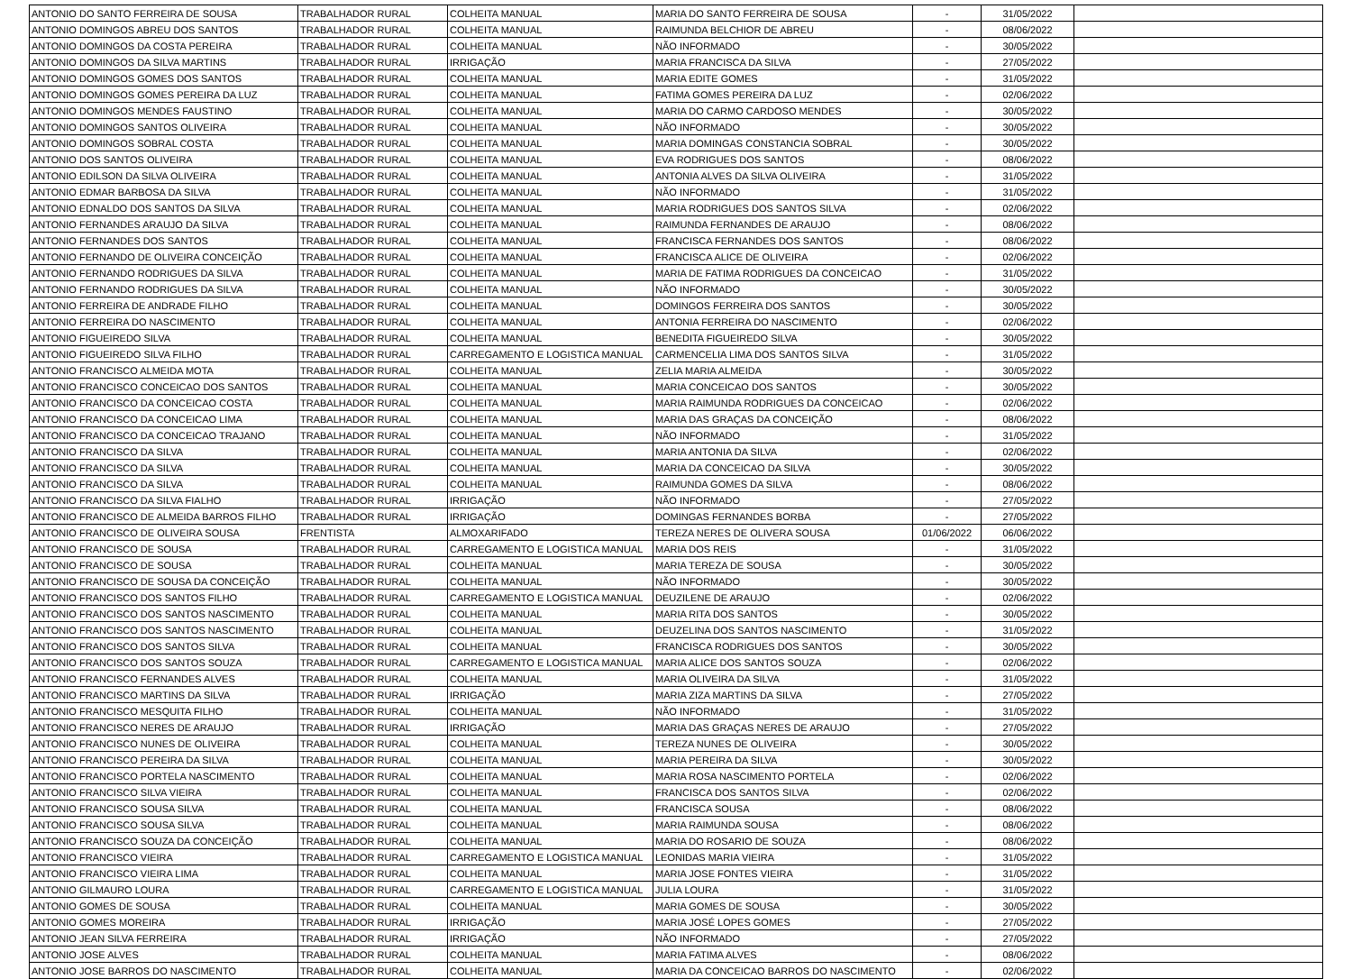| ANTONIO DO SANTO FERREIRA DE SOUSA | TRABALHADOR RURAL | COLHEITA MANUAL | MARIA DO SANTO FERREIRA DE SOUSA | - | 31/05/2022 | |
| ANTONIO DOMINGOS ABREU DOS SANTOS | TRABALHADOR RURAL | COLHEITA MANUAL | RAIMUNDA BELCHIOR DE ABREU | - | 08/06/2022 | |
| ANTONIO DOMINGOS DA COSTA PEREIRA | TRABALHADOR RURAL | COLHEITA MANUAL | NÃO INFORMADO | - | 30/05/2022 | |
| ANTONIO DOMINGOS DA SILVA MARTINS | TRABALHADOR RURAL | IRRIGAÇÃO | MARIA FRANCISCA DA SILVA | - | 27/05/2022 | |
| ANTONIO DOMINGOS GOMES DOS SANTOS | TRABALHADOR RURAL | COLHEITA MANUAL | MARIA EDITE GOMES | - | 31/05/2022 | |
| ANTONIO DOMINGOS GOMES PEREIRA DA LUZ | TRABALHADOR RURAL | COLHEITA MANUAL | FATIMA GOMES PEREIRA DA LUZ | - | 02/06/2022 | |
| ANTONIO DOMINGOS MENDES FAUSTINO | TRABALHADOR RURAL | COLHEITA MANUAL | MARIA DO CARMO CARDOSO MENDES | - | 30/05/2022 | |
| ANTONIO DOMINGOS SANTOS OLIVEIRA | TRABALHADOR RURAL | COLHEITA MANUAL | NÃO INFORMADO | - | 30/05/2022 | |
| ANTONIO DOMINGOS SOBRAL COSTA | TRABALHADOR RURAL | COLHEITA MANUAL | MARIA DOMINGAS CONSTANCIA SOBRAL | - | 30/05/2022 | |
| ANTONIO DOS SANTOS OLIVEIRA | TRABALHADOR RURAL | COLHEITA MANUAL | EVA RODRIGUES DOS SANTOS | - | 08/06/2022 | |
| ANTONIO EDILSON DA SILVA OLIVEIRA | TRABALHADOR RURAL | COLHEITA MANUAL | ANTONIA ALVES DA SILVA OLIVEIRA | - | 31/05/2022 | |
| ANTONIO EDMAR BARBOSA DA SILVA | TRABALHADOR RURAL | COLHEITA MANUAL | NÃO INFORMADO | - | 31/05/2022 | |
| ANTONIO EDNALDO DOS SANTOS DA SILVA | TRABALHADOR RURAL | COLHEITA MANUAL | MARIA RODRIGUES DOS SANTOS SILVA | - | 02/06/2022 | |
| ANTONIO FERNANDES ARAUJO DA SILVA | TRABALHADOR RURAL | COLHEITA MANUAL | RAIMUNDA FERNANDES DE ARAUJO | - | 08/06/2022 | |
| ANTONIO FERNANDES DOS SANTOS | TRABALHADOR RURAL | COLHEITA MANUAL | FRANCISCA FERNANDES DOS SANTOS | - | 08/06/2022 | |
| ANTONIO FERNANDO DE OLIVEIRA CONCEIÇÃO | TRABALHADOR RURAL | COLHEITA MANUAL | FRANCISCA ALICE DE OLIVEIRA | - | 02/06/2022 | |
| ANTONIO FERNANDO RODRIGUES DA SILVA | TRABALHADOR RURAL | COLHEITA MANUAL | MARIA DE FATIMA RODRIGUES DA CONCEICAO | - | 31/05/2022 | |
| ANTONIO FERNANDO RODRIGUES DA SILVA | TRABALHADOR RURAL | COLHEITA MANUAL | NÃO INFORMADO | - | 30/05/2022 | |
| ANTONIO FERREIRA DE ANDRADE FILHO | TRABALHADOR RURAL | COLHEITA MANUAL | DOMINGOS FERREIRA DOS SANTOS | - | 30/05/2022 | |
| ANTONIO FERREIRA DO NASCIMENTO | TRABALHADOR RURAL | COLHEITA MANUAL | ANTONIA FERREIRA DO NASCIMENTO | - | 02/06/2022 | |
| ANTONIO FIGUEIREDO SILVA | TRABALHADOR RURAL | COLHEITA MANUAL | BENEDITA FIGUEIREDO SILVA | - | 30/05/2022 | |
| ANTONIO FIGUEIREDO SILVA FILHO | TRABALHADOR RURAL | CARREGAMENTO E LOGISTICA MANUAL | CARMENCELIA LIMA DOS SANTOS SILVA | - | 31/05/2022 | |
| ANTONIO FRANCISCO ALMEIDA MOTA | TRABALHADOR RURAL | COLHEITA MANUAL | ZELIA MARIA ALMEIDA | - | 30/05/2022 | |
| ANTONIO FRANCISCO CONCEICAO DOS SANTOS | TRABALHADOR RURAL | COLHEITA MANUAL | MARIA CONCEICAO DOS SANTOS | - | 30/05/2022 | |
| ANTONIO FRANCISCO DA CONCEICAO COSTA | TRABALHADOR RURAL | COLHEITA MANUAL | MARIA RAIMUNDA RODRIGUES DA CONCEICAO | - | 02/06/2022 | |
| ANTONIO FRANCISCO DA CONCEICAO LIMA | TRABALHADOR RURAL | COLHEITA MANUAL | MARIA DAS GRAÇAS DA CONCEIÇÃO | - | 08/06/2022 | |
| ANTONIO FRANCISCO DA CONCEICAO TRAJANO | TRABALHADOR RURAL | COLHEITA MANUAL | NÃO INFORMADO | - | 31/05/2022 | |
| ANTONIO FRANCISCO DA SILVA | TRABALHADOR RURAL | COLHEITA MANUAL | MARIA ANTONIA DA SILVA | - | 02/06/2022 | |
| ANTONIO FRANCISCO DA SILVA | TRABALHADOR RURAL | COLHEITA MANUAL | MARIA DA CONCEICAO DA SILVA | - | 30/05/2022 | |
| ANTONIO FRANCISCO DA SILVA | TRABALHADOR RURAL | COLHEITA MANUAL | RAIMUNDA GOMES DA SILVA | - | 08/06/2022 | |
| ANTONIO FRANCISCO DA SILVA FIALHO | TRABALHADOR RURAL | IRRIGAÇÃO | NÃO INFORMADO | - | 27/05/2022 | |
| ANTONIO FRANCISCO DE ALMEIDA BARROS FILHO | TRABALHADOR RURAL | IRRIGAÇÃO | DOMINGAS FERNANDES BORBA | - | 27/05/2022 | |
| ANTONIO FRANCISCO DE OLIVEIRA SOUSA | FRENTISTA | ALMOXARIFADO | TEREZA NERES DE OLIVERA SOUSA | 01/06/2022 | 06/06/2022 | |
| ANTONIO FRANCISCO DE SOUSA | TRABALHADOR RURAL | CARREGAMENTO E LOGISTICA MANUAL | MARIA DOS REIS | - | 31/05/2022 | |
| ANTONIO FRANCISCO DE SOUSA | TRABALHADOR RURAL | COLHEITA MANUAL | MARIA TEREZA DE SOUSA | - | 30/05/2022 | |
| ANTONIO FRANCISCO DE SOUSA DA CONCEIÇÃO | TRABALHADOR RURAL | COLHEITA MANUAL | NÃO INFORMADO | - | 30/05/2022 | |
| ANTONIO FRANCISCO DOS SANTOS FILHO | TRABALHADOR RURAL | CARREGAMENTO E LOGISTICA MANUAL | DEUZILENE DE ARAUJO | - | 02/06/2022 | |
| ANTONIO FRANCISCO DOS SANTOS NASCIMENTO | TRABALHADOR RURAL | COLHEITA MANUAL | MARIA RITA DOS SANTOS | - | 30/05/2022 | |
| ANTONIO FRANCISCO DOS SANTOS NASCIMENTO | TRABALHADOR RURAL | COLHEITA MANUAL | DEUZELINA DOS SANTOS NASCIMENTO | - | 31/05/2022 | |
| ANTONIO FRANCISCO DOS SANTOS SILVA | TRABALHADOR RURAL | COLHEITA MANUAL | FRANCISCA RODRIGUES DOS SANTOS | - | 30/05/2022 | |
| ANTONIO FRANCISCO DOS SANTOS SOUZA | TRABALHADOR RURAL | CARREGAMENTO E LOGISTICA MANUAL | MARIA ALICE DOS SANTOS SOUZA | - | 02/06/2022 | |
| ANTONIO FRANCISCO FERNANDES ALVES | TRABALHADOR RURAL | COLHEITA MANUAL | MARIA OLIVEIRA DA SILVA | - | 31/05/2022 | |
| ANTONIO FRANCISCO MARTINS DA SILVA | TRABALHADOR RURAL | IRRIGAÇÃO | MARIA ZIZA MARTINS DA SILVA | - | 27/05/2022 | |
| ANTONIO FRANCISCO MESQUITA FILHO | TRABALHADOR RURAL | COLHEITA MANUAL | NÃO INFORMADO | - | 31/05/2022 | |
| ANTONIO FRANCISCO NERES DE ARAUJO | TRABALHADOR RURAL | IRRIGAÇÃO | MARIA DAS GRAÇAS NERES DE ARAUJO | - | 27/05/2022 | |
| ANTONIO FRANCISCO NUNES DE OLIVEIRA | TRABALHADOR RURAL | COLHEITA MANUAL | TEREZA NUNES DE OLIVEIRA | - | 30/05/2022 | |
| ANTONIO FRANCISCO PEREIRA DA SILVA | TRABALHADOR RURAL | COLHEITA MANUAL | MARIA PEREIRA DA SILVA | - | 30/05/2022 | |
| ANTONIO FRANCISCO PORTELA NASCIMENTO | TRABALHADOR RURAL | COLHEITA MANUAL | MARIA ROSA NASCIMENTO PORTELA | - | 02/06/2022 | |
| ANTONIO FRANCISCO SILVA VIEIRA | TRABALHADOR RURAL | COLHEITA MANUAL | FRANCISCA DOS SANTOS SILVA | - | 02/06/2022 | |
| ANTONIO FRANCISCO SOUSA SILVA | TRABALHADOR RURAL | COLHEITA MANUAL | FRANCISCA SOUSA | - | 08/06/2022 | |
| ANTONIO FRANCISCO SOUSA SILVA | TRABALHADOR RURAL | COLHEITA MANUAL | MARIA RAIMUNDA SOUSA | - | 08/06/2022 | |
| ANTONIO FRANCISCO SOUZA DA CONCEIÇÃO | TRABALHADOR RURAL | COLHEITA MANUAL | MARIA DO ROSARIO DE SOUZA | - | 08/06/2022 | |
| ANTONIO FRANCISCO VIEIRA | TRABALHADOR RURAL | CARREGAMENTO E LOGISTICA MANUAL | LEONIDAS MARIA VIEIRA | - | 31/05/2022 | |
| ANTONIO FRANCISCO VIEIRA LIMA | TRABALHADOR RURAL | COLHEITA MANUAL | MARIA JOSE FONTES VIEIRA | - | 31/05/2022 | |
| ANTONIO GILMAURO LOURA | TRABALHADOR RURAL | CARREGAMENTO E LOGISTICA MANUAL | JULIA LOURA | - | 31/05/2022 | |
| ANTONIO GOMES DE SOUSA | TRABALHADOR RURAL | COLHEITA MANUAL | MARIA GOMES DE SOUSA | - | 30/05/2022 | |
| ANTONIO GOMES MOREIRA | TRABALHADOR RURAL | IRRIGAÇÃO | MARIA JOSÉ LOPES GOMES | - | 27/05/2022 | |
| ANTONIO JEAN SILVA FERREIRA | TRABALHADOR RURAL | IRRIGAÇÃO | NÃO INFORMADO | - | 27/05/2022 | |
| ANTONIO JOSE ALVES | TRABALHADOR RURAL | COLHEITA MANUAL | MARIA FATIMA ALVES | - | 08/06/2022 | |
| ANTONIO JOSE BARROS DO NASCIMENTO | TRABALHADOR RURAL | COLHEITA MANUAL | MARIA DA CONCEICAO BARROS DO NASCIMENTO | - | 02/06/2022 | |